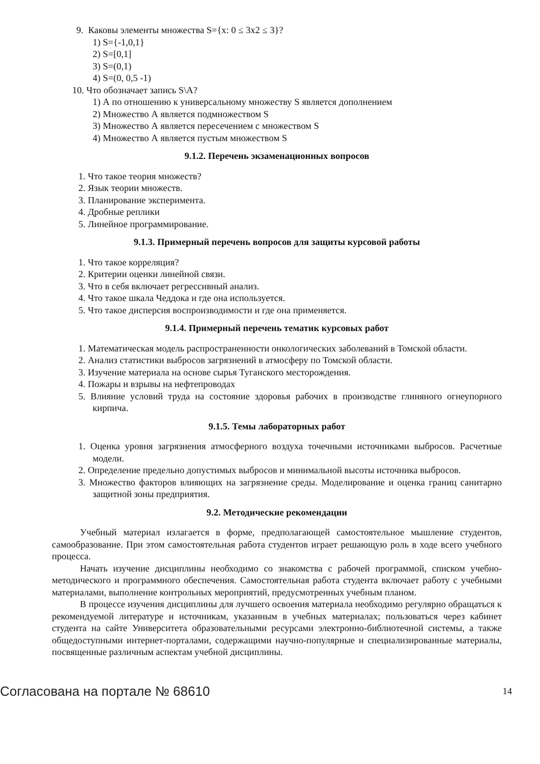9. Каковы элементы множества S={x: 0 ≤ 3x2 ≤ 3}?
1) S={-1,0,1}
2) S=[0,1]
3) S=(0,1)
4) S=(0, 0,5 -1)
10. Что обозначает запись S\A?
1) А по отношению к универсальному множеству S является дополнением
2) Множество А является подмножеством S
3) Множество А является пересечением с множеством S
4) Множество А является пустым множеством S
9.1.2. Перечень экзаменационных вопросов
1. Что такое теория множеств?
2. Язык теории множеств.
3. Планирование эксперимента.
4. Дробные реплики
5. Линейное программирование.
9.1.3. Примерный перечень вопросов для защиты курсовой работы
1. Что такое корреляция?
2. Критерии оценки линейной связи.
3. Что в себя включает регрессивный анализ.
4. Что такое шкала Чеддока и где она используется.
5. Что такое дисперсия воспроизводимости и где она применяется.
9.1.4. Примерный перечень тематик курсовых работ
1. Математическая модель распространенности онкологических заболеваний в Томской области.
2. Анализ статистики выбросов загрязнений в атмосферу по Томской области.
3. Изучение материала на основе сырья Туганского месторождения.
4. Пожары и взрывы на нефтепроводах
5. Влияние условий труда на состояние здоровья рабочих в производстве глиняного огнеупорного кирпича.
9.1.5. Темы лабораторных работ
1. Оценка уровня загрязнения атмосферного воздуха точечными источниками выбросов. Расчетные модели.
2. Определение предельно допустимых выбросов и минимальной высоты источника выбросов.
3. Множество факторов влияющих на загрязнение среды. Моделирование и оценка границ санитарно защитной зоны предприятия.
9.2. Методические рекомендации
Учебный материал излагается в форме, предполагающей самостоятельное мышление студентов, самообразование. При этом самостоятельная работа студентов играет решающую роль в ходе всего учебного процесса.
Начать изучение дисциплины необходимо со знакомства с рабочей программой, списком учебно-методического и программного обеспечения. Самостоятельная работа студента включает работу с учебными материалами, выполнение контрольных мероприятий, предусмотренных учебным планом.
В процессе изучения дисциплины для лучшего освоения материала необходимо регулярно обращаться к рекомендуемой литературе и источникам, указанным в учебных материалах; пользоваться через кабинет студента на сайте Университета образовательными ресурсами электронно-библиотечной системы, а также общедоступными интернет-порталами, содержащими научно-популярные и специализированные материалы, посвященные различным аспектам учебной дисциплины.
Согласована на портале № 68610 14